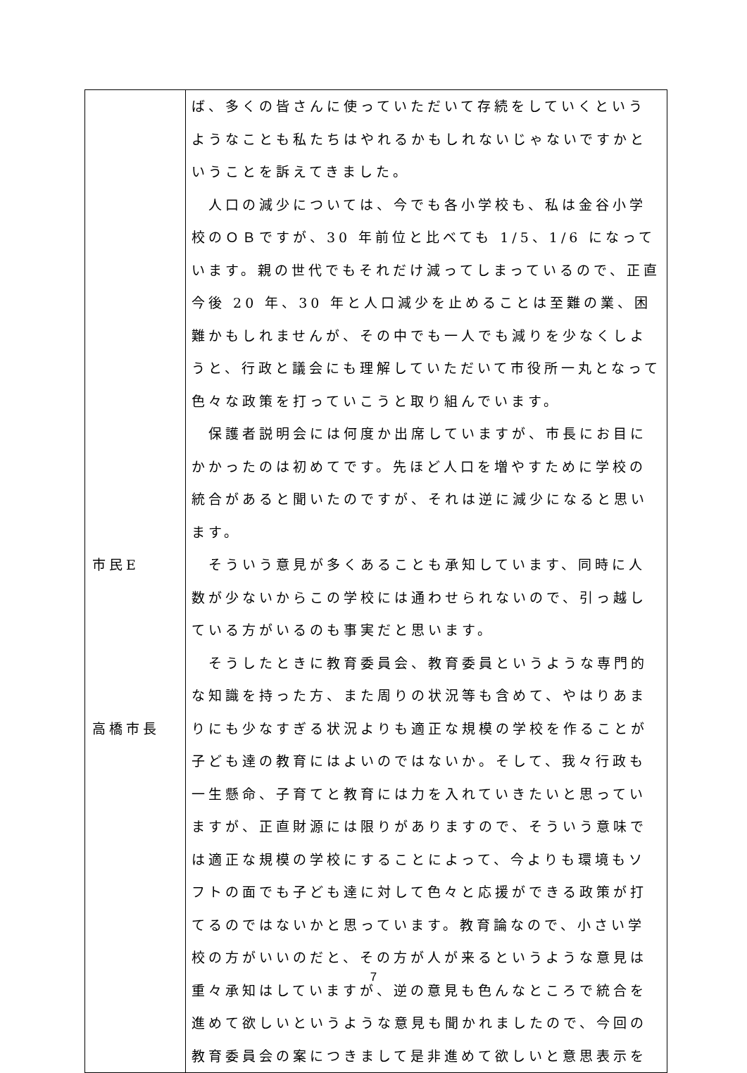| 市民E 高橋市長 | ば、多くの皆さんに使っていただいて存続をしていくというようなことも私たちはやれるかもしれないじゃないですかということを訴えてきました。 人口の減少については、今でも各小学校も、私は金谷小学校のＯＢですが、30 年前位と比べても 1/5、1/6 になっています。親の世代でもそれだけ減ってしまっているので、正直今後 20 年、30 年と人口減少を止めることは至難の業、困難かもしれませんが、その中でも一人でも減りを少なくしようと、行政と議会にも理解していただいて市役所一丸となって色々な政策を打っていこうと取り組んでいます。 保護者説明会には何度か出席していますが、市長にお目にかかったのは初めてです。先ほど人口を増やすために学校の統合があると聞いたのですが、それは逆に減少になると思います。 そういう意見が多くあることも承知しています、同時に人数が少ないからこの学校には通わせられないので、引っ越している方がいるのも事実だと思います。 そうしたときに教育委員会、教育委員というような専門的な知識を持った方、また周りの状況等も含めて、やはりあまりにも少なすぎる状況よりも適正な規模の学校を作ることが子ども達の教育にはよいのではないか。そして、我々行政も一生懸命、子育てと教育には力を入れていきたいと思っていますが、正直財源には限りがありますので、そういう意味では適正な規模の学校にすることによって、今よりも環境もソフトの面でも子ども達に対して色々と応援ができる政策が打てるのではないかと思っています。教育論なので、小さい学校の方がいいのだと、その方が人が来るというような意見は重々承知はしていますが、逆の意見も色んなところで統合を進めて欲しいというような意見も聞かれましたので、今回の教育委員会の案につきまして是非進めて欲しいと意思表示を |
7